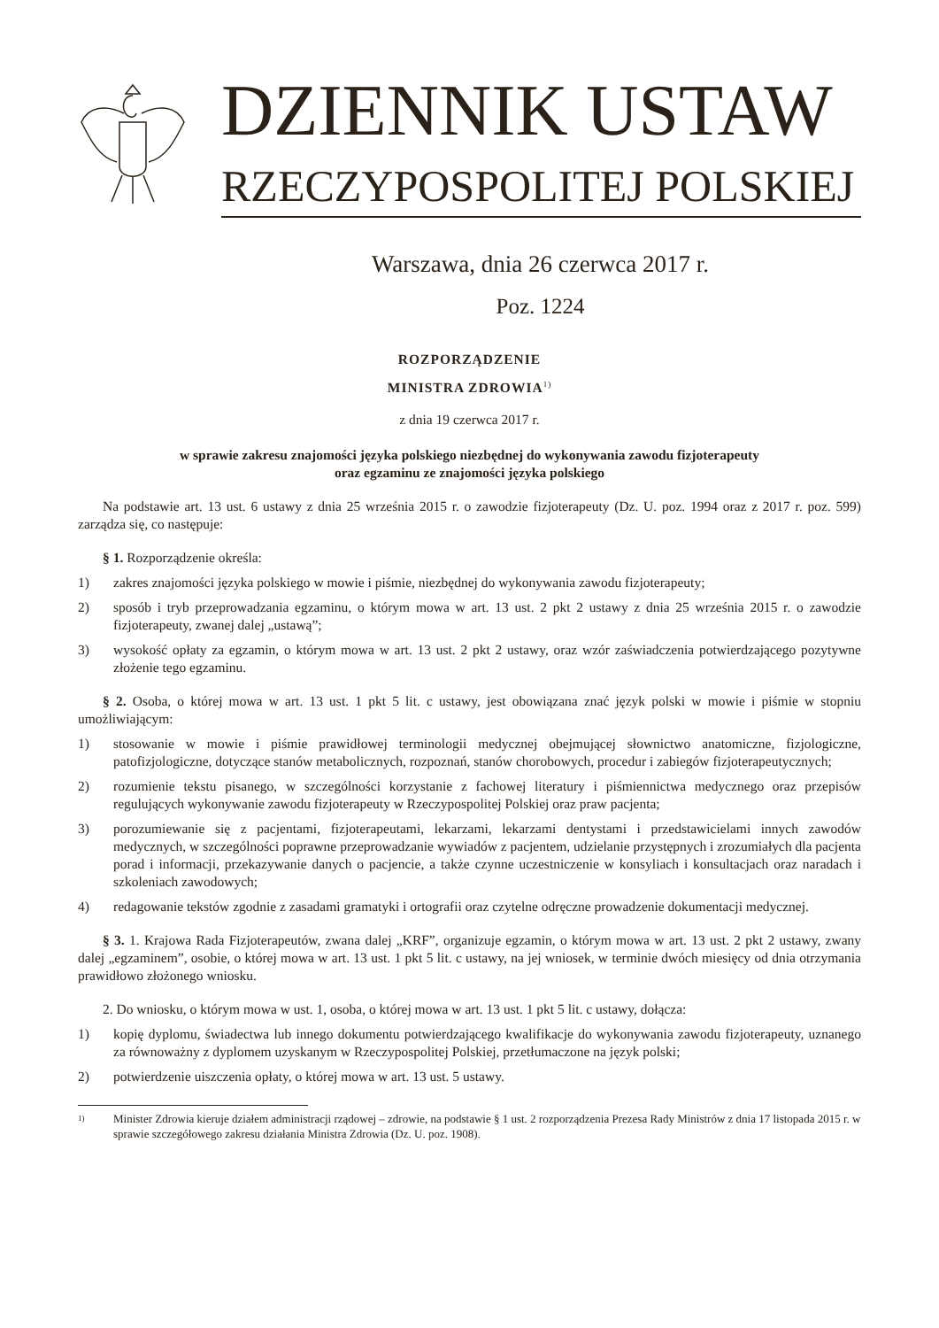DZIENNIK USTAW
RZECZYPOSPOLITEJ POLSKIEJ
Warszawa, dnia 26 czerwca 2017 r.
Poz. 1224
ROZPORZĄDZENIE
MINISTRA ZDROWIA<sup>1)</sup>
z dnia 19 czerwca 2017 r.
w sprawie zakresu znajomości języka polskiego niezbędnej do wykonywania zawodu fizjoterapeuty
oraz egzaminu ze znajomości języka polskiego
Na podstawie art. 13 ust. 6 ustawy z dnia 25 września 2015 r. o zawodzie fizjoterapeuty (Dz. U. poz. 1994 oraz z 2017 r. poz. 599) zarządza się, co następuje:
§ 1. Rozporządzenie określa:
1) zakres znajomości języka polskiego w mowie i piśmie, niezbędnej do wykonywania zawodu fizjoterapeuty;
2) sposób i tryb przeprowadzania egzaminu, o którym mowa w art. 13 ust. 2 pkt 2 ustawy z dnia 25 września 2015 r. o zawodzie fizjoterapeuty, zwanej dalej „ustawą”;
3) wysokość opłaty za egzamin, o którym mowa w art. 13 ust. 2 pkt 2 ustawy, oraz wzór zaświadczenia potwierdzającego pozytywne złożenie tego egzaminu.
§ 2. Osoba, o której mowa w art. 13 ust. 1 pkt 5 lit. c ustawy, jest obowiązana znać język polski w mowie i piśmie w stopniu umożliwiającym:
1) stosowanie w mowie i piśmie prawidłowej terminologii medycznej obejmującej słownictwo anatomiczne, fizjologiczne, patofizjologiczne, dotyczące stanów metabolicznych, rozpoznań, stanów chorobowych, procedur i zabiegów fizjoterapeutycznych;
2) rozumienie tekstu pisanego, w szczególności korzystanie z fachowej literatury i piśmiennictwa medycznego oraz przepisów regulujących wykonywanie zawodu fizjoterapeuty w Rzeczypospolitej Polskiej oraz praw pacjenta;
3) porozumiewanie się z pacjentami, fizjoterapeutami, lekarzami, lekarzami dentystami i przedstawicielami innych zawodów medycznych, w szczególności poprawne przeprowadzanie wywiadów z pacjentem, udzielanie przystępnych i zrozumiałych dla pacjenta porad i informacji, przekazywanie danych o pacjencie, a także czynne uczestniczenie w konsyliach i konsultacjach oraz naradach i szkoleniach zawodowych;
4) redagowanie tekstów zgodnie z zasadami gramatyki i ortografii oraz czytelne odręczne prowadzenie dokumentacji medycznej.
§ 3. 1. Krajowa Rada Fizjoterapeutów, zwana dalej „KRF”, organizuje egzamin, o którym mowa w art. 13 ust. 2 pkt 2 ustawy, zwany dalej „egzaminem”, osobie, o której mowa w art. 13 ust. 1 pkt 5 lit. c ustawy, na jej wniosek, w terminie dwóch miesięcy od dnia otrzymania prawidłowo złożonego wniosku.
2. Do wniosku, o którym mowa w ust. 1, osoba, o której mowa w art. 13 ust. 1 pkt 5 lit. c ustawy, dołącza:
1) kopię dyplomu, świadectwa lub innego dokumentu potwierdzającego kwalifikacje do wykonywania zawodu fizjoterapeuty, uznanego za równoważny z dyplomem uzyskanym w Rzeczypospolitej Polskiej, przetłumaczone na język polski;
2) potwierdzenie uiszczenia opłaty, o której mowa w art. 13 ust. 5 ustawy.
1) Minister Zdrowia kieruje działem administracji rządowej – zdrowie, na podstawie § 1 ust. 2 rozporządzenia Prezesa Rady Ministrów z dnia 17 listopada 2015 r. w sprawie szczegółowego zakresu działania Ministra Zdrowia (Dz. U. poz. 1908).